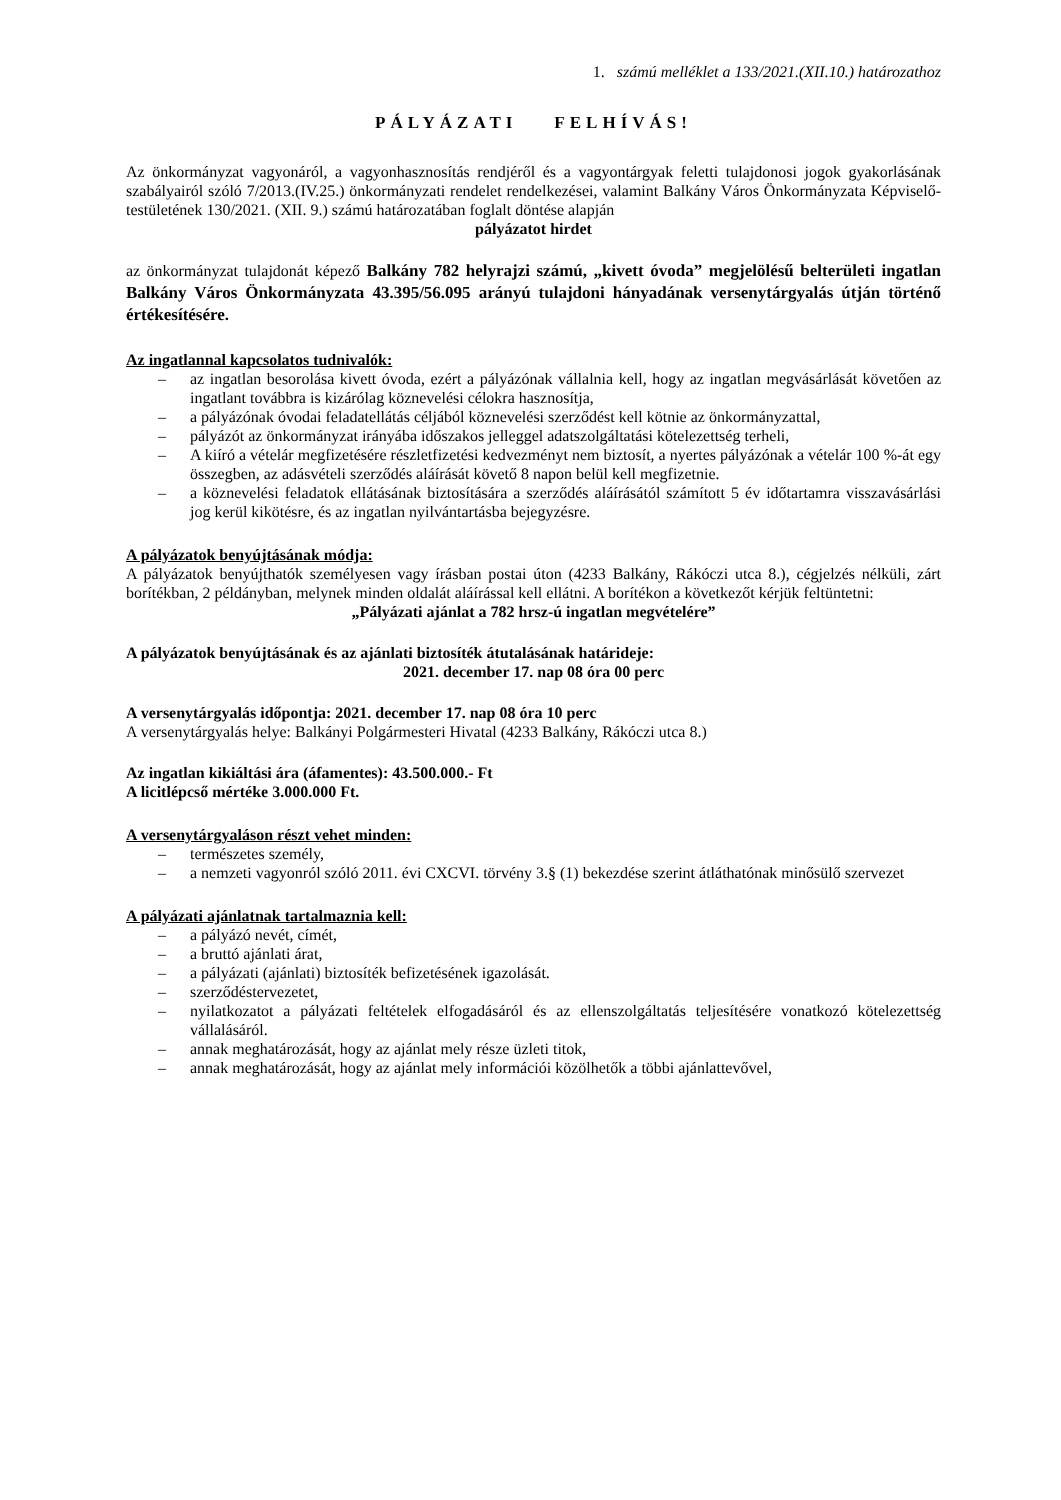1. számú melléklet a 133/2021.(XII.10.) határozathoz
PÁLYÁZATI FELHÍVÁS!
Az önkormányzat vagyonáról, a vagyonhasznosítás rendjéről és a vagyontárgyak feletti tulajdonosi jogok gyakorlásának szabályairól szóló 7/2013.(IV.25.) önkormányzati rendelet rendelkezései, valamint Balkány Város Önkormányzata Képviselő-testületének 130/2021. (XII. 9.) számú határozatában foglalt döntése alapján
pályázatot hirdet
az önkormányzat tulajdonát képező Balkány 782 helyrajzi számú, „kivett óvoda” megjelölésű belterületi ingatlan Balkány Város Önkormányzata 43.395/56.095 arányú tulajdoni hányadának versenytárgyalás útján történő értékesítésére.
Az ingatlannal kapcsolatos tudnivalók:
– az ingatlan besorolása kivett óvoda, ezért a pályázónak vállalnia kell, hogy az ingatlan megvásárlását követően az ingatlant továbbra is kizárólag köznevelési célokra hasznosítja,
– a pályázónak óvodai feladatellátás céljából köznevelési szerződést kell kötnie az önkormányzattal,
– pályázót az önkormányzat irányába időszakos jelleggel adatszolgáltatási kötelezettség terheli,
– A kiíró a vételár megfizetésére részletfizetési kedvezményt nem biztosít, a nyertes pályázónak a vételár 100 %-át egy összegben, az adásvételi szerződés aláírását követő 8 napon belül kell megfizetnie.
– a köznevelési feladatok ellátásának biztosítására a szerződés aláírásától számított 5 év időtartamra visszavásárlási jog kerül kikötésre, és az ingatlan nyilvántartásba bejegyzésre.
A pályázatok benyújtásának módja:
A pályázatok benyújthatók személyesen vagy írásban postai úton (4233 Balkány, Rákóczi utca 8.), cégjelzés nélküli, zárt borítékban, 2 példányban, melynek minden oldalát aláírással kell ellátni. A borítékon a következőt kérjük feltüntetni:
„Pályázati ajánlat a 782 hrsz-ú ingatlan megvételére”
A pályázatok benyújtásának és az ajánlati biztosíték átutalásának határideje:
2021. december 17. nap 08 óra 00 perc
A versenytárgyalás időpontja: 2021. december 17. nap 08 óra 10 perc
A versenytárgyalás helye: Balkányi Polgármesteri Hivatal (4233 Balkány, Rákóczi utca 8.)
Az ingatlan kikiáltási ára (áfamentes): 43.500.000.- Ft
A licitlépcső mértéke 3.000.000 Ft.
A versenytárgyaláson részt vehet minden:
– természetes személy,
– a nemzeti vagyonról szóló 2011. évi CXCVI. törvény 3.§ (1) bekezdése szerint átláthatónak minősülő szervezet
A pályázati ajánlatnak tartalmaznia kell:
– a pályázó nevét, címét,
– a bruttó ajánlati árat,
– a pályázati (ajánlati) biztosíték befizetésének igazolását.
– szerződéstervezetet,
– nyilatkozatot a pályázati feltételek elfogadásáról és az ellenszolgáltatás teljesítésére vonatkozó kötelezettség vállalásáról.
– annak meghatározását, hogy az ajánlat mely része üzleti titok,
– annak meghatározását, hogy az ajánlat mely információi közölhetők a többi ajánlattevővel,